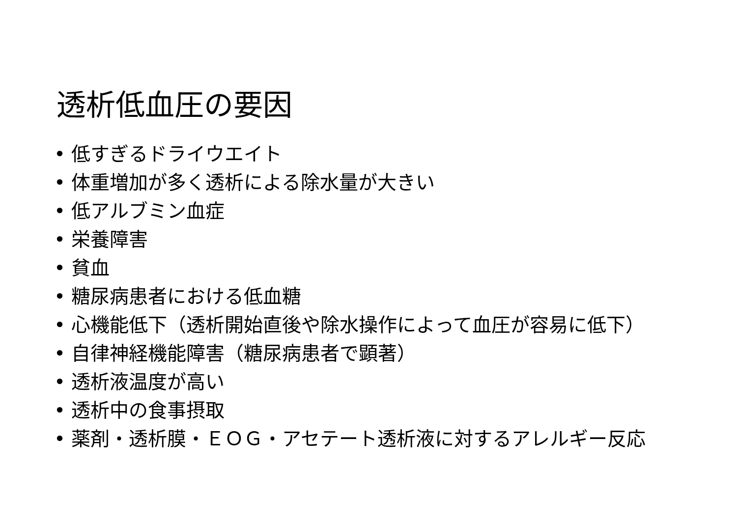透析低血圧の要因
• 低すぎるドライウエイト
• 体重増加が多く透析による除水量が大きい
• 低アルブミン血症
• 栄養障害
• 貧血
• 糖尿病患者における低血糖
• 心機能低下（透析開始直後や除水操作によって血圧が容易に低下）
• 自律神経機能障害（糖尿病患者で顕著）
• 透析液温度が高い
• 透析中の食事摂取
• 薬剤・透析膜・ＥＯＧ・アセテート透析液に対するアレルギー反応